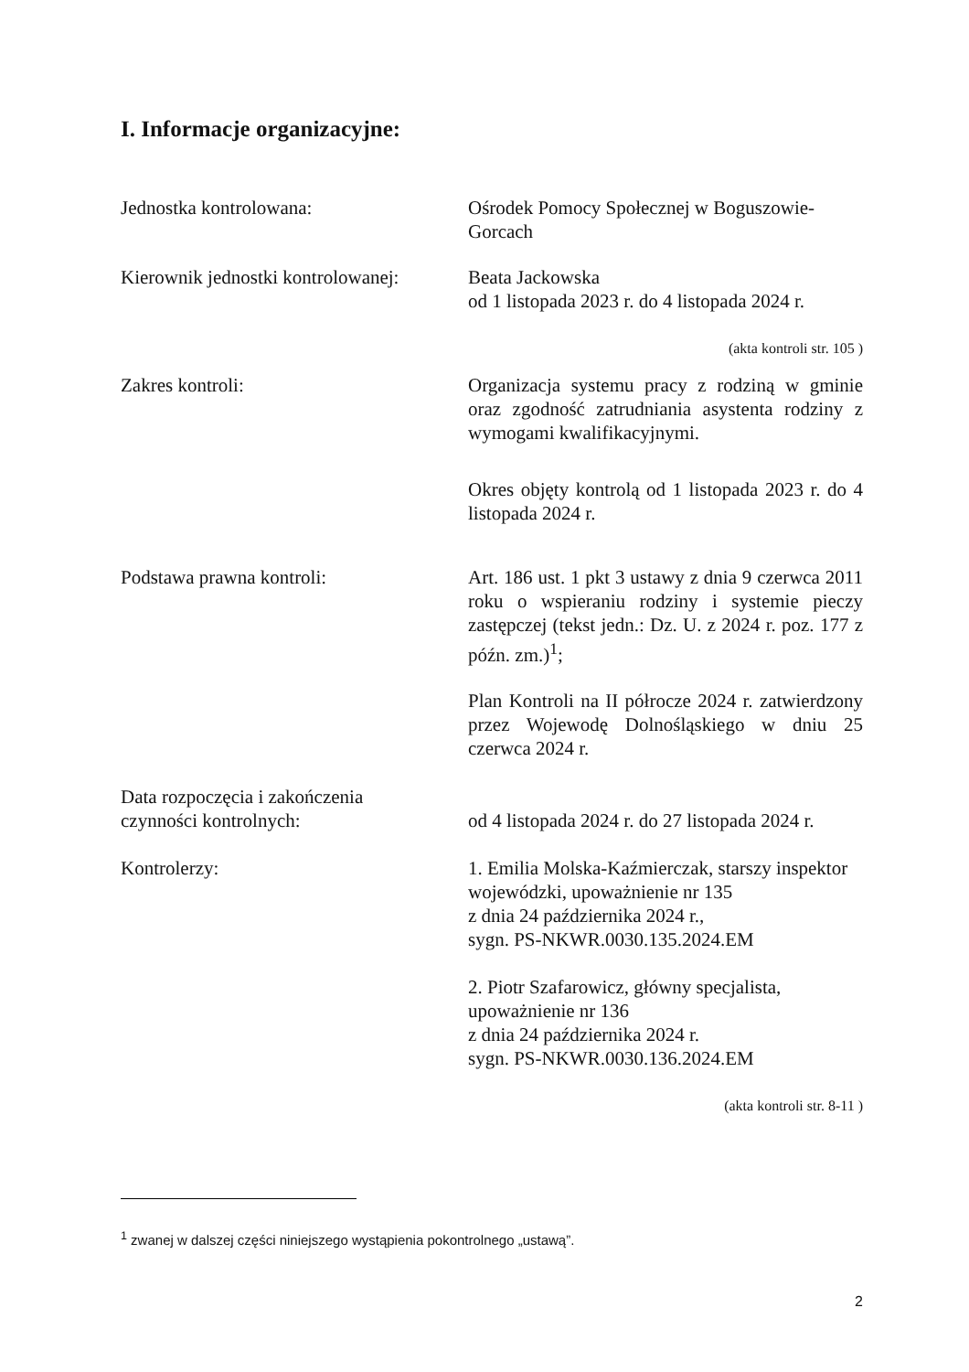I. Informacje organizacyjne:
Jednostka kontrolowana: Ośrodek Pomocy Społecznej w Boguszowie-Gorcach
Kierownik jednostki kontrolowanej:
Beata Jackowska
od 1 listopada 2023 r. do 4 listopada 2024 r.
(akta kontroli str. 105 )
Zakres kontroli: Organizacja systemu pracy z rodziną w gminie oraz zgodność zatrudniania asystenta rodziny z wymogami kwalifikacyjnymi.
Okres objęty kontrolą od 1 listopada 2023 r. do 4 listopada 2024 r.
Podstawa prawna kontroli: Art. 186 ust. 1 pkt 3 ustawy z dnia 9 czerwca 2011 roku o wspieraniu rodziny i systemie pieczy zastępczej (tekst jedn.: Dz. U. z 2024 r. poz. 177 z późn. zm.)<sup>1</sup>;
Plan Kontroli na II półrocze 2024 r. zatwierdzony przez Wojewodę Dolnośląskiego w dniu 25 czerwca 2024 r.
Data rozpoczęcia i zakończenia
czynności kontrolnych:
od 4 listopada 2024 r. do 27 listopada 2024 r.
Kontrolerzy: 1. Emilia Molska-Kaźmierczak, starszy inspektor wojewódzki, upoważnienie nr 135
z dnia 24 października 2024 r.,
sygn. PS-NKWR.0030.135.2024.EM
2. Piotr Szafarowicz, główny specjalista,
upoważnienie nr 136
z dnia 24 października 2024 r.
sygn. PS-NKWR.0030.136.2024.EM
(akta kontroli str. 8-11 )
<sup>1</sup> zwanej w dalszej części niniejszego wystąpienia pokontrolnego „ustawą”.
2